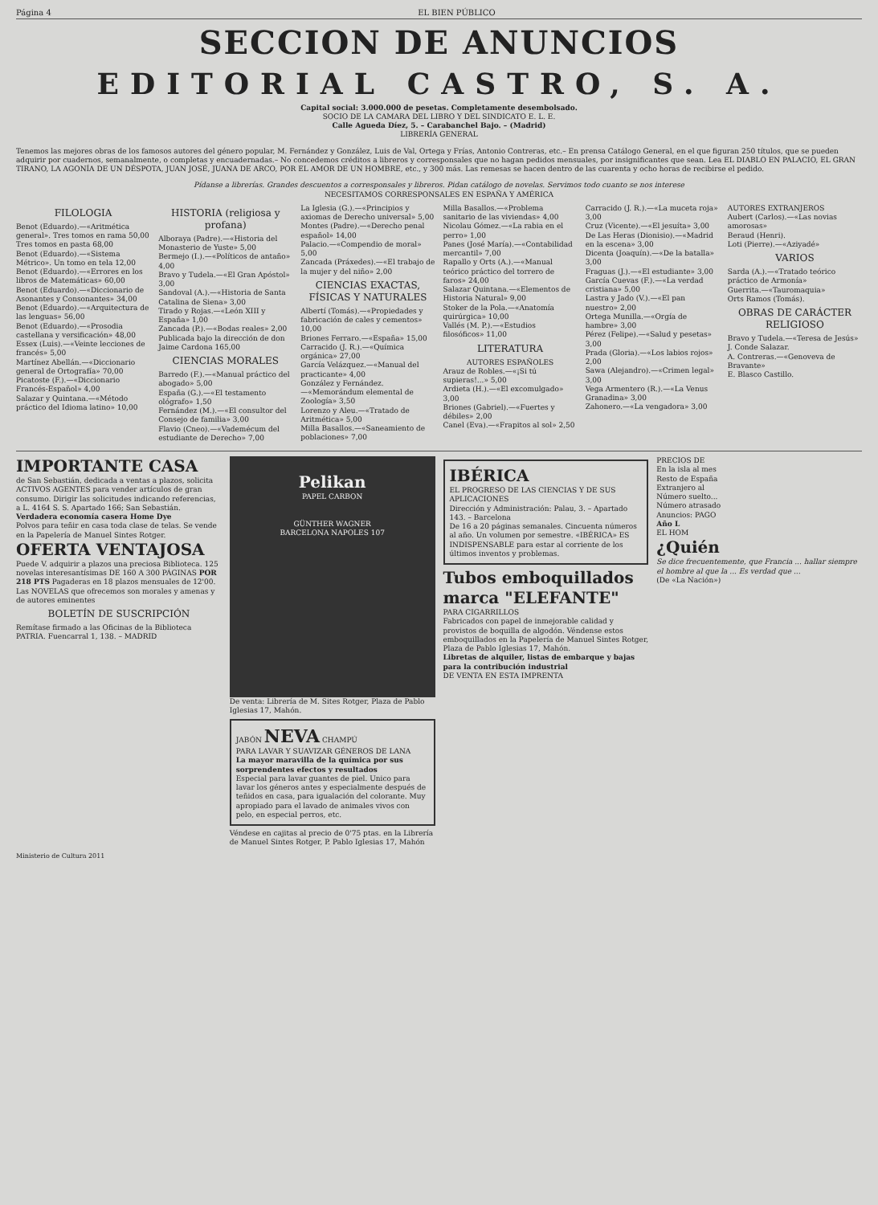Página 4 EL BIEN PÚBLICO
SECCION DE ANUNCIOS
EDITORIAL CASTRO, S. A.
Capital social: 3.000.000 de pesetas. Completamente desembolsado.
SOCIO DE LA CAMARA DEL LIBRO Y DEL SINDICATO E. L. E.
Calle Agueda Díez, 5. – Carabanchel Bajo. – (Madrid)
LIBRERÍA GENERAL
Tenemos las mejores obras de los famosos autores del género popular, M. Fernández y González, Luis de Val, Ortega y Frías, Antonio Contreras, etc.– En prensa Catálogo General, en el que figuran 250 títulos, que se pueden adquirir por cuadernos, semanalmente, o completas y encuadernadas.– No concedemos créditos a libreros y corresponsales que no hagan pedidos mensuales, por insignificantes que sean. Lea EL DIABLO EN PALACIO, EL GRAN TIRANO, LA AGONÍA DE UN DÉSPOTA, JUAN JOSÉ, JUANA DE ARCO, POR EL AMOR DE UN HOMBRE, etc., y 300 más. Las remesas se hacen dentro de las cuarenta y ocho horas de recibirse el pedido.
Pídanse a librerías. Grandes descuentos a corresponsales y libreros. Pidan catálogo de novelas. Servimos todo cuanto se nos interese
NECESITAMOS CORRESPONSALES EN ESPAÑA Y AMÉRICA
FILOLOGIA
Benot (Eduardo).—«Aritmética general». Tres tomos en rama 50,00
Tres tomos en pasta 68,00
Benot (Eduardo).—«Sistema Métrico». Un tomo en tela 12,00
Benot (Eduardo).—«Errores en los libros de Matemáticas» 60,00
Benot (Eduardo).—«Diccionario de Asonantes y Consonantes» 34,00
Benot (Eduardo).—«Arquitectura de las lenguas» 56,00
Benot (Eduardo).—«Prosodia castellana y versificación» 48,00
Essex (Luis).—«Veinte lecciones de francés» 5,00
Martínez Abellán.—«Diccionario general de Ortografía» 70,00
Picatoste (F.).—«Diccionario Francés-Español» 4,00
Salazar y Quintana.—«Método práctico del Idioma latino» 10,00
HISTORIA (religiosa y profana)
Alboraya (Padre).—«Historia del Monasterio de Yuste» 5,00
Bermejo (I.).—«Políticos de antaño» 4,00
Bravo y Tudela.—«El Gran Apóstol» 3,00
Sandoval (A.).—«Historia de Santa Catalina de Siena» 3,00
Tirado y Rojas.—«León XIII y España» 1,00
Zancada (P.).—«Bodas reales» 2,00
Publicada bajo la dirección de don Jaime Cardona 165,00
CIENCIAS MORALES
Barredo (F.).—«Manual práctico del abogado» 5,00
España (G.).—«El testamento ológrafo» 1,50
Fernández (M.).—«El consultor del Consejo de familia» 3,00
Flavio (Cneo).—«Vademécum del estudiante de Derecho» 7,00
La Iglesia (G.).—«Principios y axiomas de Derecho universal» 5,00
Montes (Padre).—«Derecho penal español» 14,00
Palacio.—«Compendio de moral» 5,00
Zancada (Práxedes).—«El trabajo de la mujer y del niño» 2,00
CIENCIAS EXACTAS, FÍSICAS Y NATURALES
Albertí (Tomás).—«Propiedades y fabricación de cales y cementos» 10,00
Briones Ferraro.—«España» 15,00
Carracido (J. R.).—«Química orgánica» 27,00
García Velázquez.—«Manual del practicante» 4,00
González y Fernández.—«Memorándum elemental de Zoología» 3,50
Lorenzo y Aleu.—«Tratado de Aritmética» 5,00
Milla Basallos.—«Saneamiento de poblaciones» 7,00
Milla Basallos.—«Problema sanitario de las viviendas» 4,00
Nicolau Gómez.—«La rabia en el perro» 1,00
Panes (José María).—«Contabilidad mercantil» 7,00
Rapallo y Orts (A.).—«Manual teórico práctico del torrero de faros» 24,00
Salazar Quintana.—«Elementos de Historia Natural» 9,00
Stoker de la Pola.—«Anatomía quirúrgica» 10,00
Vallés (M. P.).—«Estudios filosóficos» 11,00
LITERATURA
AUTORES ESPAÑOLES
Arauz de Robles.—«¡Si tú supieras!...» 5,00
Ardieta (H.).—«El excomulgado» 3,00
Briones (Gabriel).—«Fuertes y débiles» 2,00
Canel (Eva).—«Frapitos al sol» 2,50
Carracido (J. R.).—«La muceta roja» 3,00
Cruz (Vicente).—«El jesuíta» 3,00
De Las Heras (Dionisio).—«Madrid en la escena» 3,00
Dicenta (Joaquín).—«De la batalla» 3,00
Fraguas (J.).—«El estudiante» 3,00
García Cuevas (F.).—«La verdad cristiana» 5,00
Lastra y Jado (V.).—«El pan nuestro» 2,00
Ortega Munilla.—«Orgía de hambre» 3,00
Pérez (Felipe).—«Salud y pesetas» 3,00
Prada (Gloria).—«Los labios rojos» 2,00
Sawa (Alejandro).—«Crimen legal» 3,00
Vega Armentero (R.).—«La Venus Granadina» 3,00
Zahonero.—«La vengadora» 3,00
AUTORES EXTRANJEROS
Aubert (Carlos).—«Las novias amorosas»
Beraud (Henri).
Loti (Pierre).—«Aziyadé»
VARIOS
Sarda (A.).—«Tratado teórico práctico de Armonía»
Guerrita.—«Tauromaquia»
Orts Ramos (Tomás).
OBRAS DE CARÁCTER RELIGIOSO
Bravo y Tudela.—«Teresa de Jesús»
J. Conde Salazar.
A. Contreras.—«Genoveva de Bravante»
E. Blasco Castillo.
IMPORTANTE CASA
de San Sebastián, dedicada a ventas a plazos, solicita ACTIVOS AGENTES para vender artículos de gran consumo. Dirigir las solicitudes indicando referencias, a L. 4164 S. S. Apartado 166; San Sebastián.
Verdadera economía casera Home Dye
Polvos para teñir en casa toda clase de telas. Se vende en la Papelería de Manuel Sintes Rotger.
OFERTA VENTAJOSA
Puede V. adquirir a plazos una preciosa Biblioteca. 125 novelas interesantísimas DE 160 A 300 PÁGINAS POR 218 PTS Pagaderas en 18 plazos mensuales de 12'00. Las NOVELAS que ofrecemos son morales y amenas y de autores eminentes
BOLETÍN DE SUSCRIPCIÓN
Remítase firmado a las Oficinas de la Biblioteca PATRIA. Fuencarral 1, 138. – MADRID
Pelikan
PAPEL CARBON
GÜNTHER WAGNER
BARCELONA NAPOLES 107
De venta: Librería de M. Sites Rotger, Plaza de Pablo Iglesias 17, Mahón.
JABÓN NEVA CHAMPÚ
PARA LAVAR Y SUAVIZAR GÉNEROS DE LANA
La mayor maravilla de la química por sus sorprendentes efectos y resultados
Especial para lavar guantes de piel. Unico para lavar los géneros antes y especialmente después de teñidos en casa, para igualación del colorante. Muy apropiado para el lavado de animales vivos con pelo, en especial perros, etc.
Véndese en cajitas al precio de 0'75 ptas. en la Librería de Manuel Sintes Rotger, P. Pablo Iglesias 17, Mahón
IBÉRICA
EL PROGRESO DE LAS CIENCIAS Y DE SUS APLICACIONES
Dirección y Administración: Palau, 3. – Apartado 143. – Barcelona
De 16 a 20 páginas semanales. Cincuenta números al año. Un volumen por semestre. «IBÉRICA» ES INDISPENSABLE para estar al corriente de los últimos inventos y problemas.
Tubos emboquillados marca "ELEFANTE"
PARA CIGARRILLOS
Fabricados con papel de inmejorable calidad y provistos de boquilla de algodón. Véndense estos emboquillados en la Papelería de Manuel Sintes Rotger, Plaza de Pablo Iglesias 17, Mahón.
Libretas de alquiler, listas de embarque y bajas para la contribución industrial
DE VENTA EN ESTA IMPRENTA
PRECIOS DE
En la isla al mes
Resto de España
Extranjero al
Número suelto...
Número atrasado
Anuncios: PAGO
Año L
EL HOM
¿Quién
Se dice frecuentemente, que Francia ... hallar siempre el hombre al que la ... Es verdad que ...
(De «La Nación»)
Ministerio de Cultura 2011